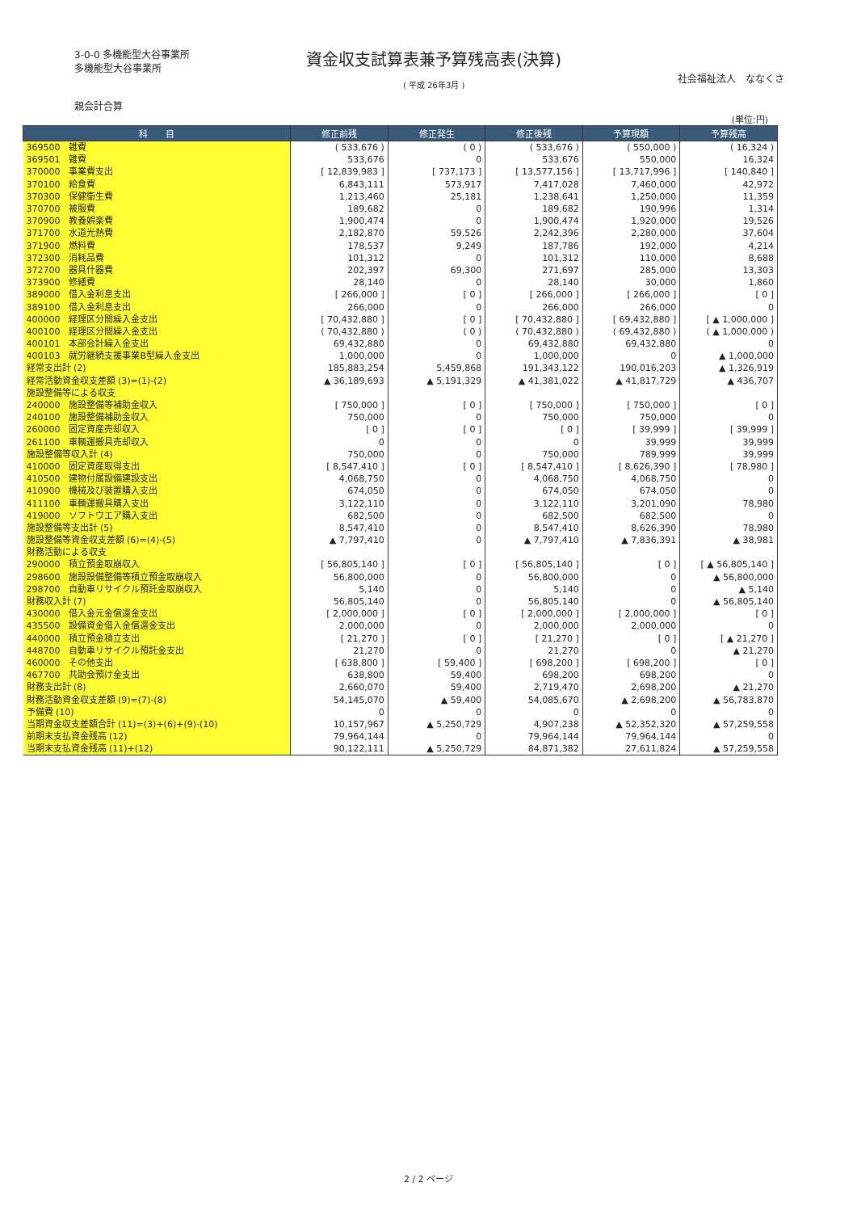3-0-0 多機能型大谷事業所
多機能型大谷事業所
資金収支試算表兼予算残高表(決算)
( 平成 26年3月 )
社会福祉法人　ななくさ
親会計合算
(単位:円)
| 科 目 | 修正前残 | 修正発生 | 修正後残 | 予算現額 | 予算残高 |
| --- | --- | --- | --- | --- | --- |
| 369500 雑費 | ( 533,676 ) | ( 0 ) | ( 533,676 ) | ( 550,000 ) | ( 16,324 ) |
| 369501 雑費 | 533,676 | 0 | 533,676 | 550,000 | 16,324 |
| 370000 事業費支出 | [ 12,839,983 ] | [ 737,173 ] | [ 13,577,156 ] | [ 13,717,996 ] | [ 140,840 ] |
| 370100 給食費 | 6,843,111 | 573,917 | 7,417,028 | 7,460,000 | 42,972 |
| 370300 保健衛生費 | 1,213,460 | 25,181 | 1,238,641 | 1,250,000 | 11,359 |
| 370700 被服費 | 189,682 | 0 | 189,682 | 190,996 | 1,314 |
| 370900 教養娯楽費 | 1,900,474 | 0 | 1,900,474 | 1,920,000 | 19,526 |
| 371700 水道光熱費 | 2,182,870 | 59,526 | 2,242,396 | 2,280,000 | 37,604 |
| 371900 燃料費 | 178,537 | 9,249 | 187,786 | 192,000 | 4,214 |
| 372300 消耗品費 | 101,312 | 0 | 101,312 | 110,000 | 8,688 |
| 372700 器具什器費 | 202,397 | 69,300 | 271,697 | 285,000 | 13,303 |
| 373900 修繕費 | 28,140 | 0 | 28,140 | 30,000 | 1,860 |
| 389000 借入金利息支出 | [ 266,000 ] | [ 0 ] | [ 266,000 ] | [ 266,000 ] | [ 0 ] |
| 389100 借入金利息支出 | 266,000 | 0 | 266,000 | 266,000 | 0 |
| 400000 経理区分間繰入金支出 | [ 70,432,880 ] | [ 0 ] | [ 70,432,880 ] | [ 69,432,880 ] | [ ▲ 1,000,000 ] |
| 400100 経理区分間繰入金支出 | ( 70,432,880 ) | ( 0 ) | ( 70,432,880 ) | ( 69,432,880 ) | ( ▲ 1,000,000 ) |
| 400101 本部会計繰入金支出 | 69,432,880 | 0 | 69,432,880 | 69,432,880 | 0 |
| 400103 就労継続支援事業B型繰入金支出 | 1,000,000 | 0 | 1,000,000 | 0 | ▲ 1,000,000 |
| 経常支出計 (2) | 185,883,254 | 5,459,868 | 191,343,122 | 190,016,203 | ▲ 1,326,919 |
| 経常活動資金収支差額 (3)=(1)-(2) | ▲ 36,189,693 | ▲ 5,191,329 | ▲ 41,381,022 | ▲ 41,817,729 | ▲ 436,707 |
| 施設整備等による収支 | | | | | |
| 240000 施設整備等補助金収入 | [ 750,000 ] | [ 0 ] | [ 750,000 ] | [ 750,000 ] | [ 0 ] |
| 240100 施設整備補助金収入 | 750,000 | 0 | 750,000 | 750,000 | 0 |
| 260000 固定資産売却収入 | [ 0 ] | [ 0 ] | [ 0 ] | [ 39,999 ] | [ 39,999 ] |
| 261100 車輌運搬具売却収入 | 0 | 0 | 0 | 39,999 | 39,999 |
| 施設整備等収入計 (4) | 750,000 | 0 | 750,000 | 789,999 | 39,999 |
| 410000 固定資産取得支出 | [ 8,547,410 ] | [ 0 ] | [ 8,547,410 ] | [ 8,626,390 ] | [ 78,980 ] |
| 410500 建物付属設備建設支出 | 4,068,750 | 0 | 4,068,750 | 4,068,750 | 0 |
| 410900 機械及び装置購入支出 | 674,050 | 0 | 674,050 | 674,050 | 0 |
| 411100 車輌運搬具購入支出 | 3,122,110 | 0 | 3,122,110 | 3,201,090 | 78,980 |
| 419000 ソフトウエア購入支出 | 682,500 | 0 | 682,500 | 682,500 | 0 |
| 施設整備等支出計 (5) | 8,547,410 | 0 | 8,547,410 | 8,626,390 | 78,980 |
| 施設整備等資金収支差額 (6)=(4)-(5) | ▲ 7,797,410 | 0 | ▲ 7,797,410 | ▲ 7,836,391 | ▲ 38,981 |
| 財務活動による収支 | | | | | |
| 290000 積立預金取崩収入 | [ 56,805,140 ] | [ 0 ] | [ 56,805,140 ] | [ 0 ] | [ ▲ 56,805,140 ] |
| 298600 施設設備整備等積立預金取崩収入 | 56,800,000 | 0 | 56,800,000 | 0 | ▲ 56,800,000 |
| 298700 自動車リサイクル預託金取崩収入 | 5,140 | 0 | 5,140 | 0 | ▲ 5,140 |
| 財務収入計 (7) | 56,805,140 | 0 | 56,805,140 | 0 | ▲ 56,805,140 |
| 430000 借入金元金償還金支出 | [ 2,000,000 ] | [ 0 ] | [ 2,000,000 ] | [ 2,000,000 ] | [ 0 ] |
| 435500 設備資金借入金償還金支出 | 2,000,000 | 0 | 2,000,000 | 2,000,000 | 0 |
| 440000 積立預金積立支出 | [ 21,270 ] | [ 0 ] | [ 21,270 ] | [ 0 ] | [ ▲ 21,270 ] |
| 448700 自動車リサイクル預託金支出 | 21,270 | 0 | 21,270 | 0 | ▲ 21,270 |
| 460000 その他支出 | [ 638,800 ] | [ 59,400 ] | [ 698,200 ] | [ 698,200 ] | [ 0 ] |
| 467700 共助会預け金支出 | 638,800 | 59,400 | 698,200 | 698,200 | 0 |
| 財務支出計 (8) | 2,660,070 | 59,400 | 2,719,470 | 2,698,200 | ▲ 21,270 |
| 財務活動資金収支差額 (9)=(7)-(8) | 54,145,070 | ▲ 59,400 | 54,085,670 | ▲ 2,698,200 | ▲ 56,783,870 |
| 予備費 (10) | 0 | 0 | 0 | 0 | 0 |
| 当期資金収支差額合計 (11)=(3)+(6)+(9)-(10) | 10,157,967 | ▲ 5,250,729 | 4,907,238 | ▲ 52,352,320 | ▲ 57,259,558 |
| 前期末支払資金残高 (12) | 79,964,144 | 0 | 79,964,144 | 79,964,144 | 0 |
| 当期末支払資金残高 (11)+(12) | 90,122,111 | ▲ 5,250,729 | 84,871,382 | 27,611,824 | ▲ 57,259,558 |
2 / 2 ページ